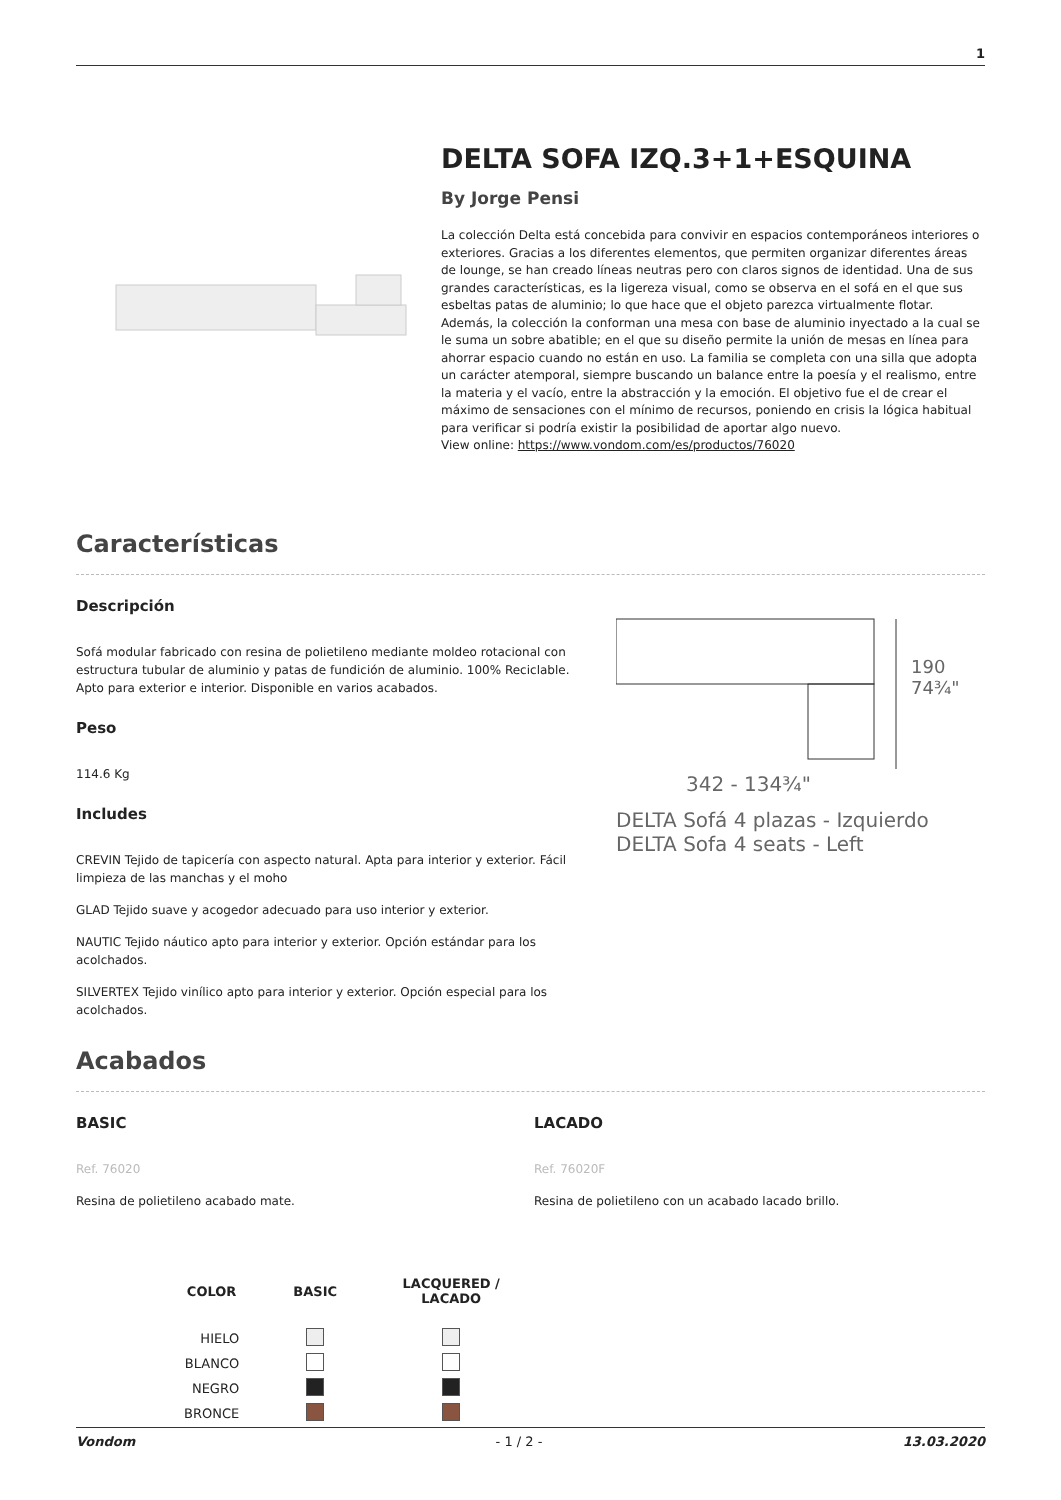1
DELTA SOFA IZQ.3+1+ESQUINA
By Jorge Pensi
La colección Delta está concebida para convivir en espacios contemporáneos interiores o exteriores. Gracias a los diferentes elementos, que permiten organizar diferentes áreas de lounge, se han creado líneas neutras pero con claros signos de identidad. Una de sus grandes características, es la ligereza visual, como se observa en el sofá en el que sus esbeltas patas de aluminio; lo que hace que el objeto parezca virtualmente flotar. Además, la colección la conforman una mesa con base de aluminio inyectado a la cual se le suma un sobre abatible; en el que su diseño permite la unión de mesas en línea para ahorrar espacio cuando no están en uso. La familia se completa con una silla que adopta un carácter atemporal, siempre buscando un balance entre la poesía y el realismo, entre la materia y el vacío, entre la abstracción y la emoción. El objetivo fue el de crear el máximo de sensaciones con el mínimo de recursos, poniendo en crisis la lógica habitual para verificar si podría existir la posibilidad de aportar algo nuevo.
View online: https://www.vondom.com/es/productos/76020
Características
Descripción
Sofá modular fabricado con resina de polietileno mediante moldeo rotacional con estructura tubular de aluminio y patas de fundición de aluminio. 100% Reciclable. Apto para exterior e interior. Disponible en varios acabados.
Peso
114.6 Kg
Includes
CREVIN Tejido de tapicería con aspecto natural. Apta para interior y exterior. Fácil limpieza de las manchas y el moho
GLAD Tejido suave y acogedor adecuado para uso interior y exterior.
NAUTIC Tejido náutico apto para interior y exterior. Opción estándar para los acolchados.
SILVERTEX Tejido vinílico apto para interior y exterior. Opción especial para los acolchados.
342 - 134¾"
190
74¾"
DELTA Sofá 4 plazas - Izquierdo
DELTA Sofa 4 seats - Left
Acabados
BASIC
Ref. 76020
Resina de polietileno acabado mate.
LACADO
Ref. 76020F
Resina de polietileno con un acabado lacado brillo.
| COLOR | BASIC | LACQUERED / LACADO |
| --- | --- | --- |
| HIELO | | |
| BLANCO | | |
| NEGRO | | |
| BRONCE | | |
Vondom - 1 / 2 - 13.03.2020